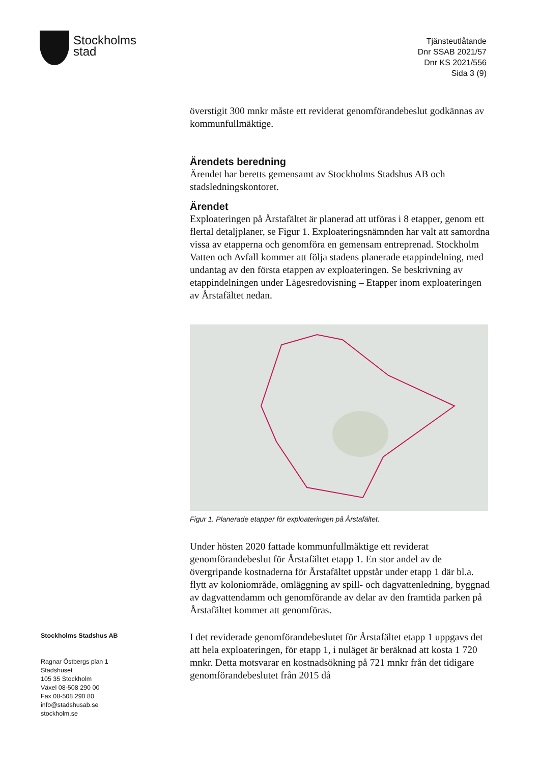Stockholms
stad
Tjänsteutlåtande
Dnr SSAB 2021/57
Dnr KS 2021/556
Sida 3 (9)
överstigit 300 mnkr måste ett reviderat genomförandebeslut godkännas av kommunfullmäktige.
Ärendets beredning
Ärendet har beretts gemensamt av Stockholms Stadshus AB och stadsledningskontoret.
Ärendet
Exploateringen på Årstafältet är planerad att utföras i 8 etapper, genom ett flertal detaljplaner, se Figur 1. Exploateringsnämnden har valt att samordna vissa av etapperna och genomföra en gemensam entreprenad. Stockholm Vatten och Avfall kommer att följa stadens planerade etappindelning, med undantag av den första etappen av exploateringen. Se beskrivning av etappindelningen under Lägesredovisning – Etapper inom exploateringen av Årstafältet nedan.
Figur 1. Planerade etapper för exploateringen på Årstafältet.
Under hösten 2020 fattade kommunfullmäktige ett reviderat genomförandebeslut för Årstafältet etapp 1. En stor andel av de övergripande kostnaderna för Årstafältet uppstår under etapp 1 där bl.a. flytt av koloniområde, omläggning av spill- och dagvattenledning, byggnad av dagvattendamm och genomförande av delar av den framtida parken på Årstafältet kommer att genomföras.
I det reviderade genomförandebeslutet för Årstafältet etapp 1 uppgavs det att hela exploateringen, för etapp 1, i nuläget är beräknad att kosta 1 720 mnkr. Detta motsvarar en kostnadsökning på 721 mnkr från det tidigare genomförandebeslutet från 2015 då
Stockholms Stadshus AB
Ragnar Östbergs plan 1
Stadshuset
105 35 Stockholm
Växel 08-508 290 00
Fax 08-508 290 80
info@stadshusab.se
stockholm.se